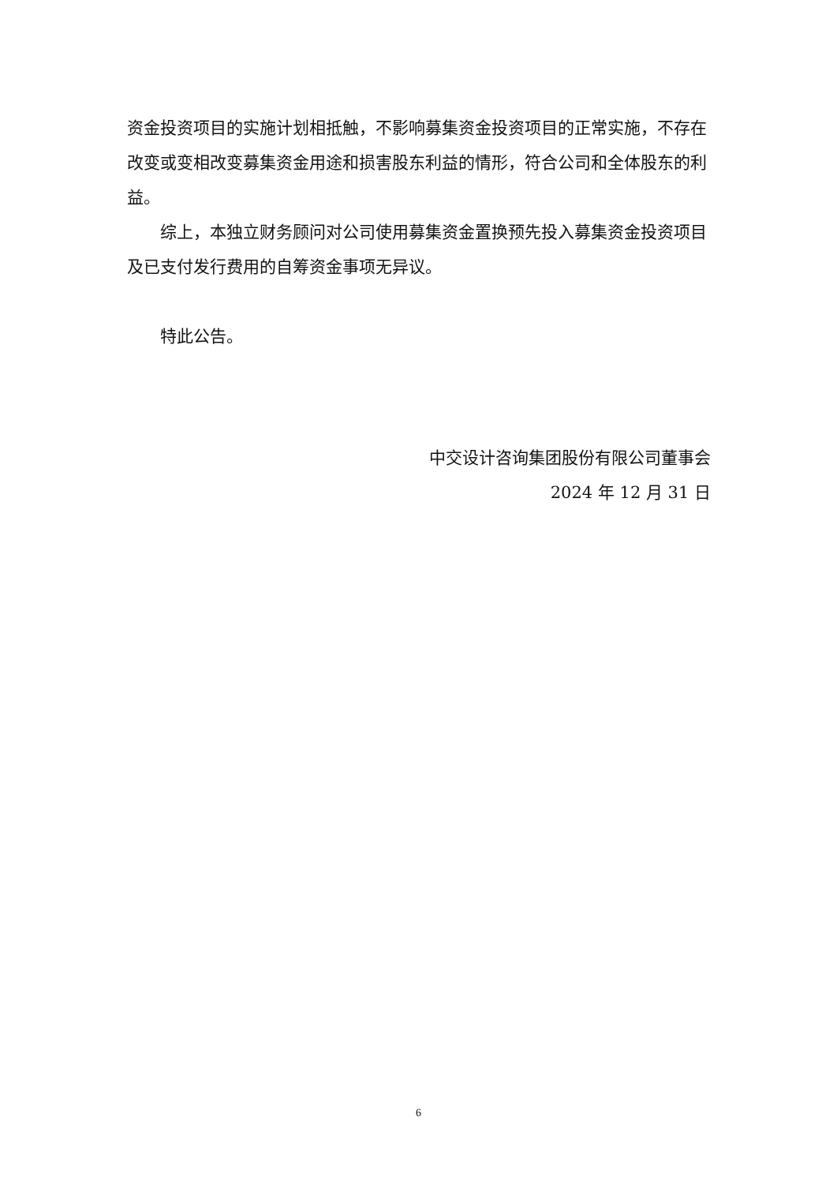资金投资项目的实施计划相抵触，不影响募集资金投资项目的正常实施，不存在改变或变相改变募集资金用途和损害股东利益的情形，符合公司和全体股东的利益。
综上，本独立财务顾问对公司使用募集资金置换预先投入募集资金投资项目及已支付发行费用的自筹资金事项无异议。
特此公告。
中交设计咨询集团股份有限公司董事会
2024 年 12 月 31 日
6